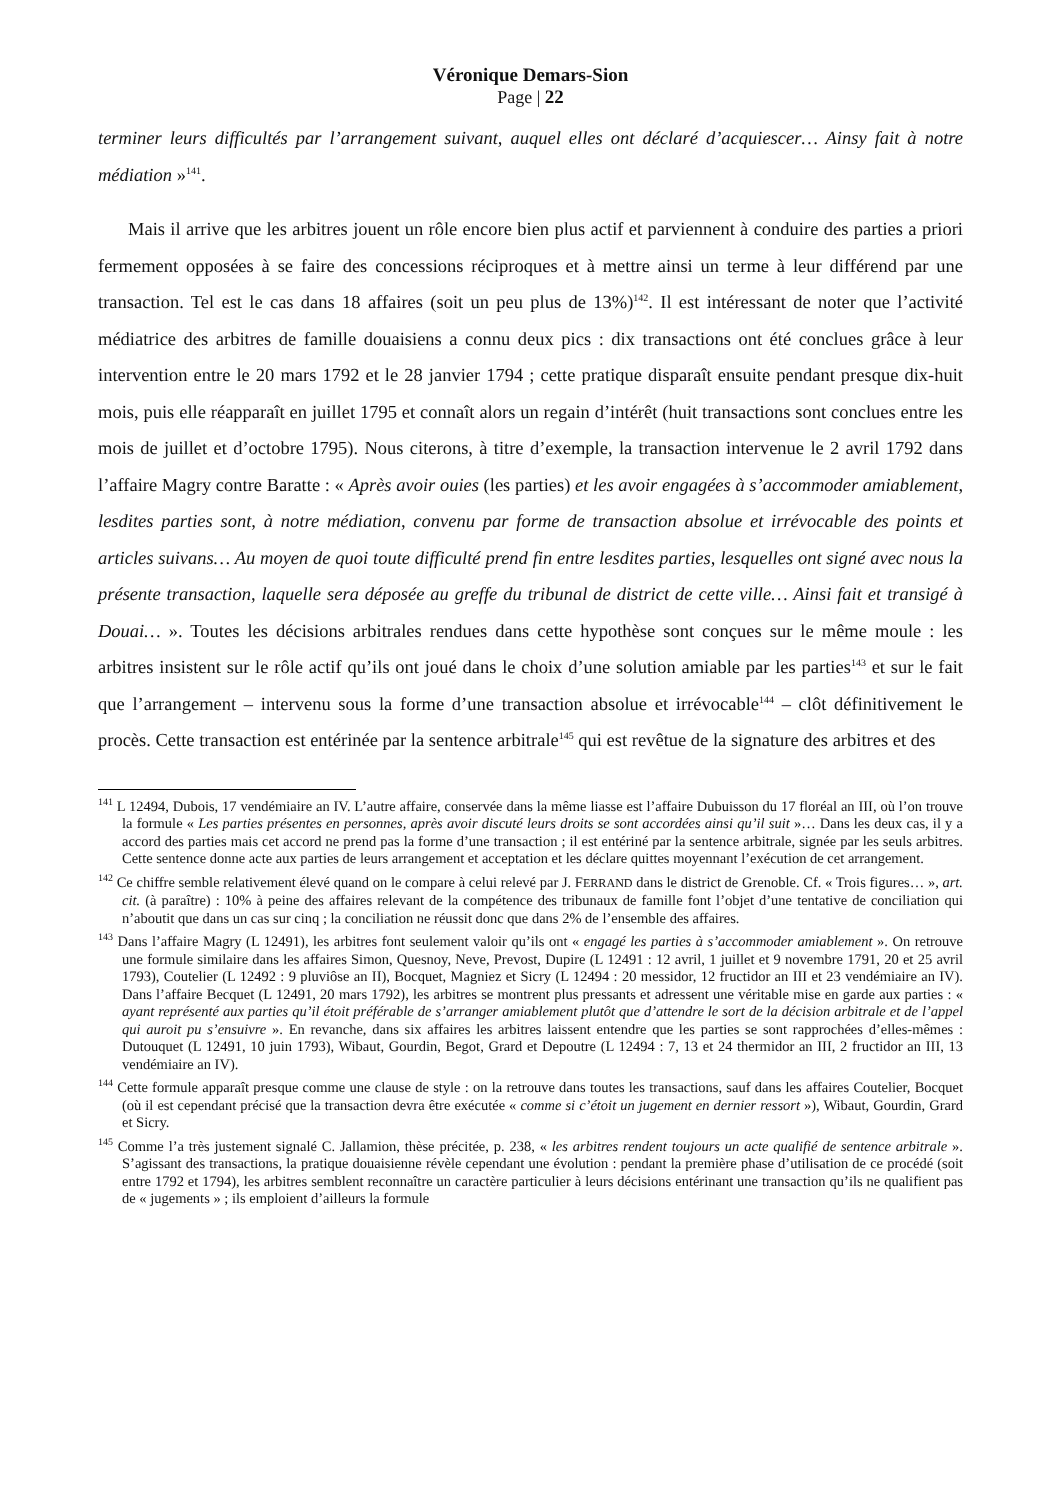Véronique Demars-Sion
Page | 22
terminer leurs difficultés par l’arrangement suivant, auquel elles ont déclaré d’acquiescer… Ainsy fait à notre médiation »<sup>141</sup>.
Mais il arrive que les arbitres jouent un rôle encore bien plus actif et parviennent à conduire des parties a priori fermement opposées à se faire des concessions réciproques et à mettre ainsi un terme à leur différend par une transaction. Tel est le cas dans 18 affaires (soit un peu plus de 13%)<sup>142</sup>. Il est intéressant de noter que l’activité médiatrice des arbitres de famille douaisiens a connu deux pics : dix transactions ont été conclues grâce à leur intervention entre le 20 mars 1792 et le 28 janvier 1794 ; cette pratique disparaît ensuite pendant presque dix-huit mois, puis elle réapparaît en juillet 1795 et connaît alors un regain d’intérêt (huit transactions sont conclues entre les mois de juillet et d’octobre 1795). Nous citerons, à titre d’exemple, la transaction intervenue le 2 avril 1792 dans l’affaire Magry contre Baratte : « Après avoir ouies (les parties) et les avoir engagées à s’accommoder amiablement, lesdites parties sont, à notre médiation, convenu par forme de transaction absolue et irrévocable des points et articles suivans… Au moyen de quoi toute difficulté prend fin entre lesdites parties, lesquelles ont signé avec nous la présente transaction, laquelle sera déposée au greffe du tribunal de district de cette ville… Ainsi fait et transigé à Douai… ». Toutes les décisions arbitrales rendues dans cette hypothèse sont conçues sur le même moule : les arbitres insistent sur le rôle actif qu’ils ont joué dans le choix d’une solution amiable par les parties<sup>143</sup> et sur le fait que l’arrangement – intervenu sous la forme d’une transaction absolue et irrévocable<sup>144</sup> – clôt définitivement le procès. Cette transaction est entérinée par la sentence arbitrale<sup>145</sup> qui est revêtue de la signature des arbitres et des
<sup>141</sup> L 12494, Dubois, 17 vendémiaire an IV. L’autre affaire, conservée dans la même liasse est l’affaire Dubuisson du 17 floréal an III, où l’on trouve la formule « Les parties présentes en personnes, après avoir discuté leurs droits se sont accordées ainsi qu’il suit »… Dans les deux cas, il y a accord des parties mais cet accord ne prend pas la forme d’une transaction ; il est entériné par la sentence arbitrale, signée par les seuls arbitres. Cette sentence donne acte aux parties de leurs arrangement et acceptation et les déclare quittes moyennant l’exécution de cet arrangement.
<sup>142</sup> Ce chiffre semble relativement élevé quand on le compare à celui relevé par J. FERRAND dans le district de Grenoble. Cf. « Trois figures… », art. cit. (à paraître) : 10% à peine des affaires relevant de la compétence des tribunaux de famille font l’objet d’une tentative de conciliation qui n’aboutit que dans un cas sur cinq ; la conciliation ne réussit donc que dans 2% de l’ensemble des affaires.
<sup>143</sup> Dans l’affaire Magry (L 12491), les arbitres font seulement valoir qu’ils ont « engagé les parties à s’accommoder amiablement ». On retrouve une formule similaire dans les affaires Simon, Quesnoy, Neve, Prevost, Dupire (L 12491 : 12 avril, 1 juillet et 9 novembre 1791, 20 et 25 avril 1793), Coutelier (L 12492 : 9 pluviôse an II), Bocquet, Magniez et Sicry (L 12494 : 20 messidor, 12 fructidor an III et 23 vendémiaire an IV). Dans l’affaire Becquet (L 12491, 20 mars 1792), les arbitres se montrent plus pressants et adressent une véritable mise en garde aux parties : « ayant représenté aux parties qu’il étoit préférable de s’arranger amiablement plutôt que d’attendre le sort de la décision arbitrale et de l’appel qui auroit pu s’ensuivre ». En revanche, dans six affaires les arbitres laissent entendre que les parties se sont rapprochées d’elles-mêmes : Dutouquet (L 12491, 10 juin 1793), Wibaut, Gourdin, Begot, Grard et Depoutre (L 12494 : 7, 13 et 24 thermidor an III, 2 fructidor an III, 13 vendémiaire an IV).
<sup>144</sup> Cette formule apparaît presque comme une clause de style : on la retrouve dans toutes les transactions, sauf dans les affaires Coutelier, Bocquet (où il est cependant précisé que la transaction devra être exécutée « comme si c’étoit un jugement en dernier ressort »), Wibaut, Gourdin, Grard et Sicry.
<sup>145</sup> Comme l’a très justement signalé C. Jallamion, thèse précitée, p. 238, « les arbitres rendent toujours un acte qualifié de sentence arbitrale ». S’agissant des transactions, la pratique douaisienne révèle cependant une évolution : pendant la première phase d’utilisation de ce procédé (soit entre 1792 et 1794), les arbitres semblent reconnaître un caractère particulier à leurs décisions entérinant une transaction qu’ils ne qualifient pas de « jugements » ; ils emploient d’ailleurs la formule